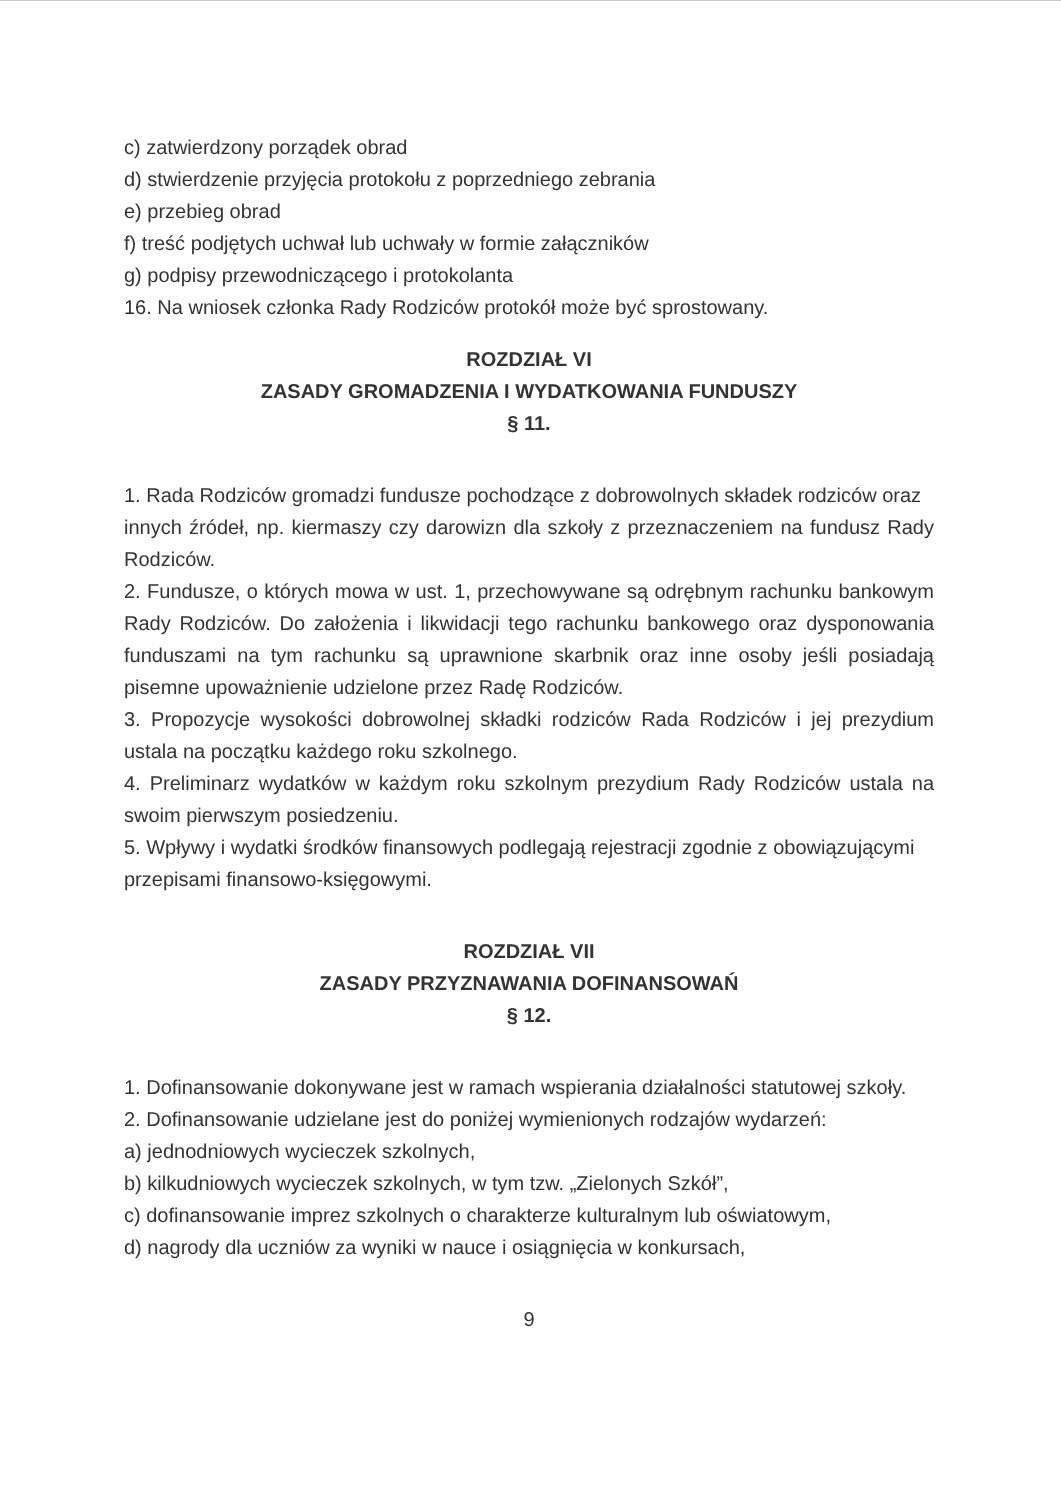c) zatwierdzony porządek obrad
d) stwierdzenie przyjęcia protokołu z poprzedniego zebrania
e) przebieg obrad
f) treść podjętych uchwał lub uchwały w formie załączników
g) podpisy przewodniczącego i protokolanta
16. Na wniosek członka Rady Rodziców protokół może być sprostowany.
ROZDZIAŁ VI
ZASADY GROMADZENIA I WYDATKOWANIA FUNDUSZY
§ 11.
1. Rada Rodziców gromadzi fundusze pochodzące z dobrowolnych składek rodziców oraz
innych źródeł, np. kiermaszy czy darowizn dla szkoły z przeznaczeniem na fundusz Rady Rodziców.
2. Fundusze, o których mowa w ust. 1, przechowywane są odrębnym rachunku bankowym Rady Rodziców. Do założenia i likwidacji tego rachunku bankowego oraz dysponowania funduszami na tym rachunku są uprawnione skarbnik oraz inne osoby jeśli posiadają pisemne upoważnienie udzielone przez Radę Rodziców.
3. Propozycje wysokości dobrowolnej składki rodziców Rada Rodziców i jej prezydium ustala na początku każdego roku szkolnego.
4. Preliminarz wydatków w każdym roku szkolnym prezydium Rady Rodziców ustala na swoim pierwszym posiedzeniu.
5. Wpływy i wydatki środków finansowych podlegają rejestracji zgodnie z obowiązującymi
przepisami finansowo-księgowymi.
ROZDZIAŁ VII
ZASADY PRZYZNAWANIA DOFINANSOWAŃ
§ 12.
1. Dofinansowanie dokonywane jest w ramach wspierania działalności statutowej szkoły.
2. Dofinansowanie udzielane jest do poniżej wymienionych rodzajów wydarzeń:
a) jednodniowych wycieczek szkolnych,
b) kilkudniowych wycieczek szkolnych, w tym tzw. „Zielonych Szkół”,
c) dofinansowanie imprez szkolnych o charakterze kulturalnym lub oświatowym,
d) nagrody dla uczniów za wyniki w nauce i osiągnięcia w konkursach,
9